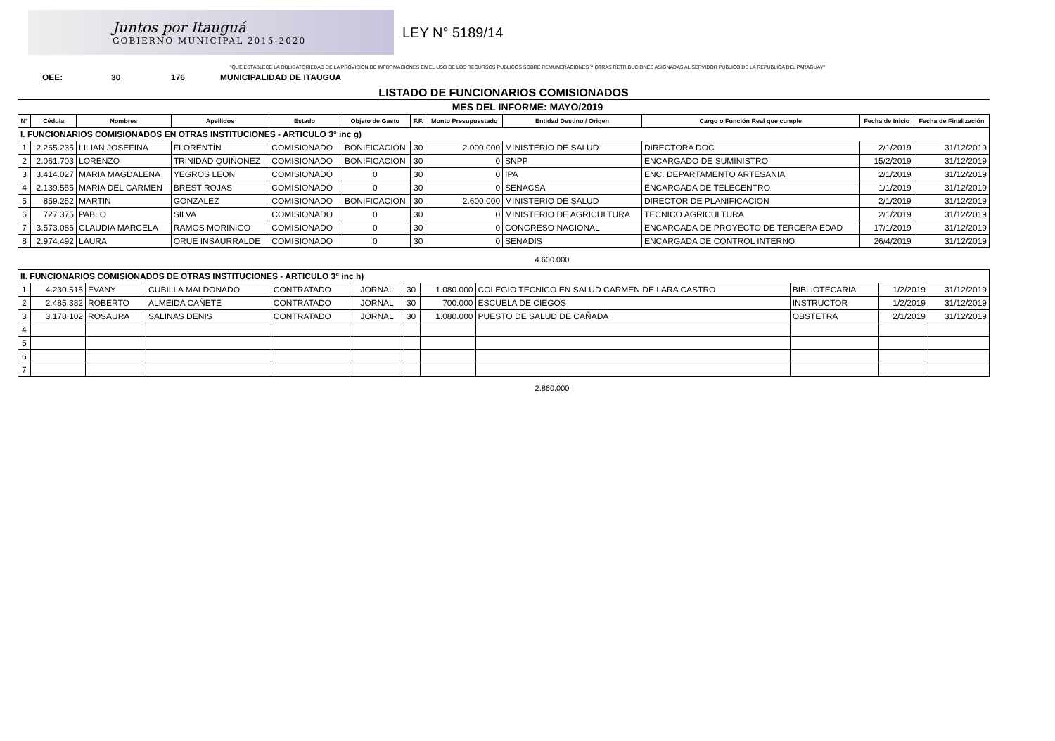Juntos por Itauguá
GOBIERNO MUNICIPAL 2015-2020
LEY N° 5189/14
"QUE ESTABLECE LA OBLIGATORIEDAD DE LA PROVISIÓN DE INFORMACIONES EN EL USO DE LOS RECURSOS PÚBLICOS SOBRE REMUNERACIONES Y OTRAS RETRIBUCIONES ASIGNADAS AL SERVIDOR PÚBLICO DE LA REPÚBLICA DEL PARAGUAY"
OEE: 30 176 MUNICIPALIDAD DE ITAUGUA
LISTADO DE FUNCIONARIOS COMISIONADOS
MES DEL INFORME: MAYO/2019
| N° | Cédula | Nombres | Apellidos | Estado | Objeto de Gasto | F.F. | Monto Presupuestado | Entidad Destino / Origen | Cargo o Función Real que cumple | Fecha de Inicio | Fecha de Finalización |
| --- | --- | --- | --- | --- | --- | --- | --- | --- | --- | --- | --- |
| I. FUNCIONARIOS COMISIONADOS EN OTRAS INSTITUCIONES - ARTICULO 3° inc g) | | | | | | | | | | | |
| 1 | 2.265.235 | LILIAN JOSEFINA | FLORENTÍN | COMISIONADO | BONIFICACION | 30 | 2.000.000 | MINISTERIO DE SALUD | DIRECTORA DOC | 2/1/2019 | 31/12/2019 |
| 2 | 2.061.703 | LORENZO | TRINIDAD QUIÑONEZ | COMISIONADO | BONIFICACION | 30 | 0 | SNPP | ENCARGADO DE SUMINISTRO | 15/2/2019 | 31/12/2019 |
| 3 | 3.414.027 | MARIA MAGDALENA | YEGROS LEON | COMISIONADO | 0 | 30 | 0 | IPA | ENC. DEPARTAMENTO ARTESANIA | 2/1/2019 | 31/12/2019 |
| 4 | 2.139.555 | MARIA DEL CARMEN | BREST ROJAS | COMISIONADO | 0 | 30 | 0 | SENACSA | ENCARGADA DE TELECENTRO | 1/1/2019 | 31/12/2019 |
| 5 | 859.252 | MARTIN | GONZALEZ | COMISIONADO | BONIFICACION | 30 | 2.600.000 | MINISTERIO DE SALUD | DIRECTOR DE PLANIFICACION | 2/1/2019 | 31/12/2019 |
| 6 | 727.375 | PABLO | SILVA | COMISIONADO | 0 | 30 | 0 | MINISTERIO DE AGRICULTURA | TECNICO AGRICULTURA | 2/1/2019 | 31/12/2019 |
| 7 | 3.573.086 | CLAUDIA MARCELA | RAMOS MORINIGO | COMISIONADO | 0 | 30 | 0 | CONGRESO NACIONAL | ENCARGADA DE PROYECTO DE TERCERA EDAD | 17/1/2019 | 31/12/2019 |
| 8 | 2.974.492 | LAURA | ORUE INSAURRALDE | COMISIONADO | 0 | 30 | 0 | SENADIS | ENCARGADA DE CONTROL INTERNO | 26/4/2019 | 31/12/2019 |
4.600.000
| II. FUNCIONARIOS COMISIONADOS DE OTRAS INSTITUCIONES - ARTICULO 3° inc h) | | | | | | | | | | | |
| 1 | 4.230.515 | EVANY | CUBILLA MALDONADO | CONTRATADO | JORNAL | 30 | 1.080.000 | COLEGIO TECNICO EN SALUD CARMEN DE LARA CASTRO | BIBLIOTECARIA | 1/2/2019 | 31/12/2019 |
| 2 | 2.485.382 | ROBERTO | ALMEIDA CAÑETE | CONTRATADO | JORNAL | 30 | 700.000 | ESCUELA DE CIEGOS | INSTRUCTOR | 1/2/2019 | 31/12/2019 |
| 3 | 3.178.102 | ROSAURA | SALINAS DENIS | CONTRATADO | JORNAL | 30 | 1.080.000 | PUESTO DE SALUD DE CAÑADA | OBSTETRA | 2/1/2019 | 31/12/2019 |
| 4 | | | | | | | | | | | |
| 5 | | | | | | | | | | | |
| 6 | | | | | | | | | | | |
| 7 | | | | | | | | | | | |
2.860.000